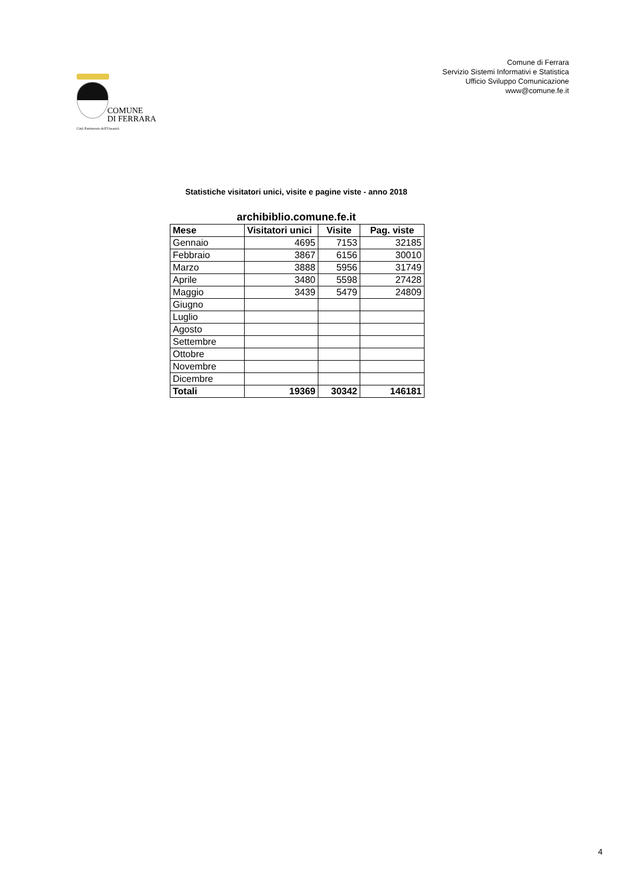Comune di Ferrara
Servizio Sistemi Informativi e Statistica
Ufficio Sviluppo Comunicazione
www@comune.fe.it
COMUNE
DI FERRARA
Città Patrimonio dell'Umanità
Statistiche visitatori unici, visite e pagine viste - anno 2018
archibiblio.comune.fe.it
| Mese | Visitatori unici | Visite | Pag. viste |
| --- | --- | --- | --- |
| Gennaio | 4695 | 7153 | 32185 |
| Febbraio | 3867 | 6156 | 30010 |
| Marzo | 3888 | 5956 | 31749 |
| Aprile | 3480 | 5598 | 27428 |
| Maggio | 3439 | 5479 | 24809 |
| Giugno | | | |
| Luglio | | | |
| Agosto | | | |
| Settembre | | | |
| Ottobre | | | |
| Novembre | | | |
| Dicembre | | | |
| Totali | 19369 | 30342 | 146181 |
4